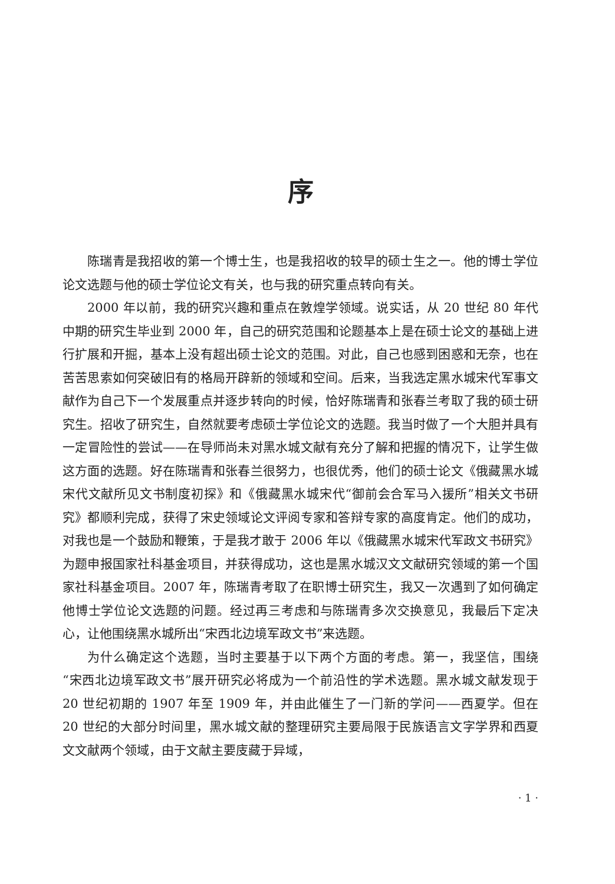序
陈瑞青是我招收的第一个博士生，也是我招收的较早的硕士生之一。他的博士学位论文选题与他的硕士学位论文有关，也与我的研究重点转向有关。
2000 年以前，我的研究兴趣和重点在敦煌学领域。说实话，从 20 世纪 80 年代中期的研究生毕业到 2000 年，自己的研究范围和论题基本上是在硕士论文的基础上进行扩展和开掘，基本上没有超出硕士论文的范围。对此，自己也感到困惑和无奈，也在苦苦思索如何突破旧有的格局开辟新的领域和空间。后来，当我选定黑水城宋代军事文献作为自己下一个发展重点并逐步转向的时候，恰好陈瑞青和张春兰考取了我的硕士研究生。招收了研究生，自然就要考虑硕士学位论文的选题。我当时做了一个大胆并具有一定冒险性的尝试——在导师尚未对黑水城文献有充分了解和把握的情况下，让学生做这方面的选题。好在陈瑞青和张春兰很努力，也很优秀，他们的硕士论文《俄藏黑水城宋代文献所见文书制度初探》和《俄藏黑水城宋代“御前会合军马入援所”相关文书研究》都顺利完成，获得了宋史领域论文评阅专家和答辩专家的高度肯定。他们的成功，对我也是一个鼓励和鞭策，于是我才敢于 2006 年以《俄藏黑水城宋代军政文书研究》为题申报国家社科基金项目，并获得成功，这也是黑水城汉文文献研究领域的第一个国家社科基金项目。2007 年，陈瑞青考取了在职博士研究生，我又一次遇到了如何确定他博士学位论文选题的问题。经过再三考虑和与陈瑞青多次交换意见，我最后下定决心，让他围绕黑水城所出“宋西北边境军政文书”来选题。
为什么确定这个选题，当时主要基于以下两个方面的考虑。第一，我坚信，围绕“宋西北边境军政文书”展开研究必将成为一个前沿性的学术选题。黑水城文献发现于 20 世纪初期的 1907 年至 1909 年，并由此催生了一门新的学问——西夏学。但在 20 世纪的大部分时间里，黑水城文献的整理研究主要局限于民族语言文字学界和西夏文文献两个领域，由于文献主要庋藏于异域，
· 1 ·